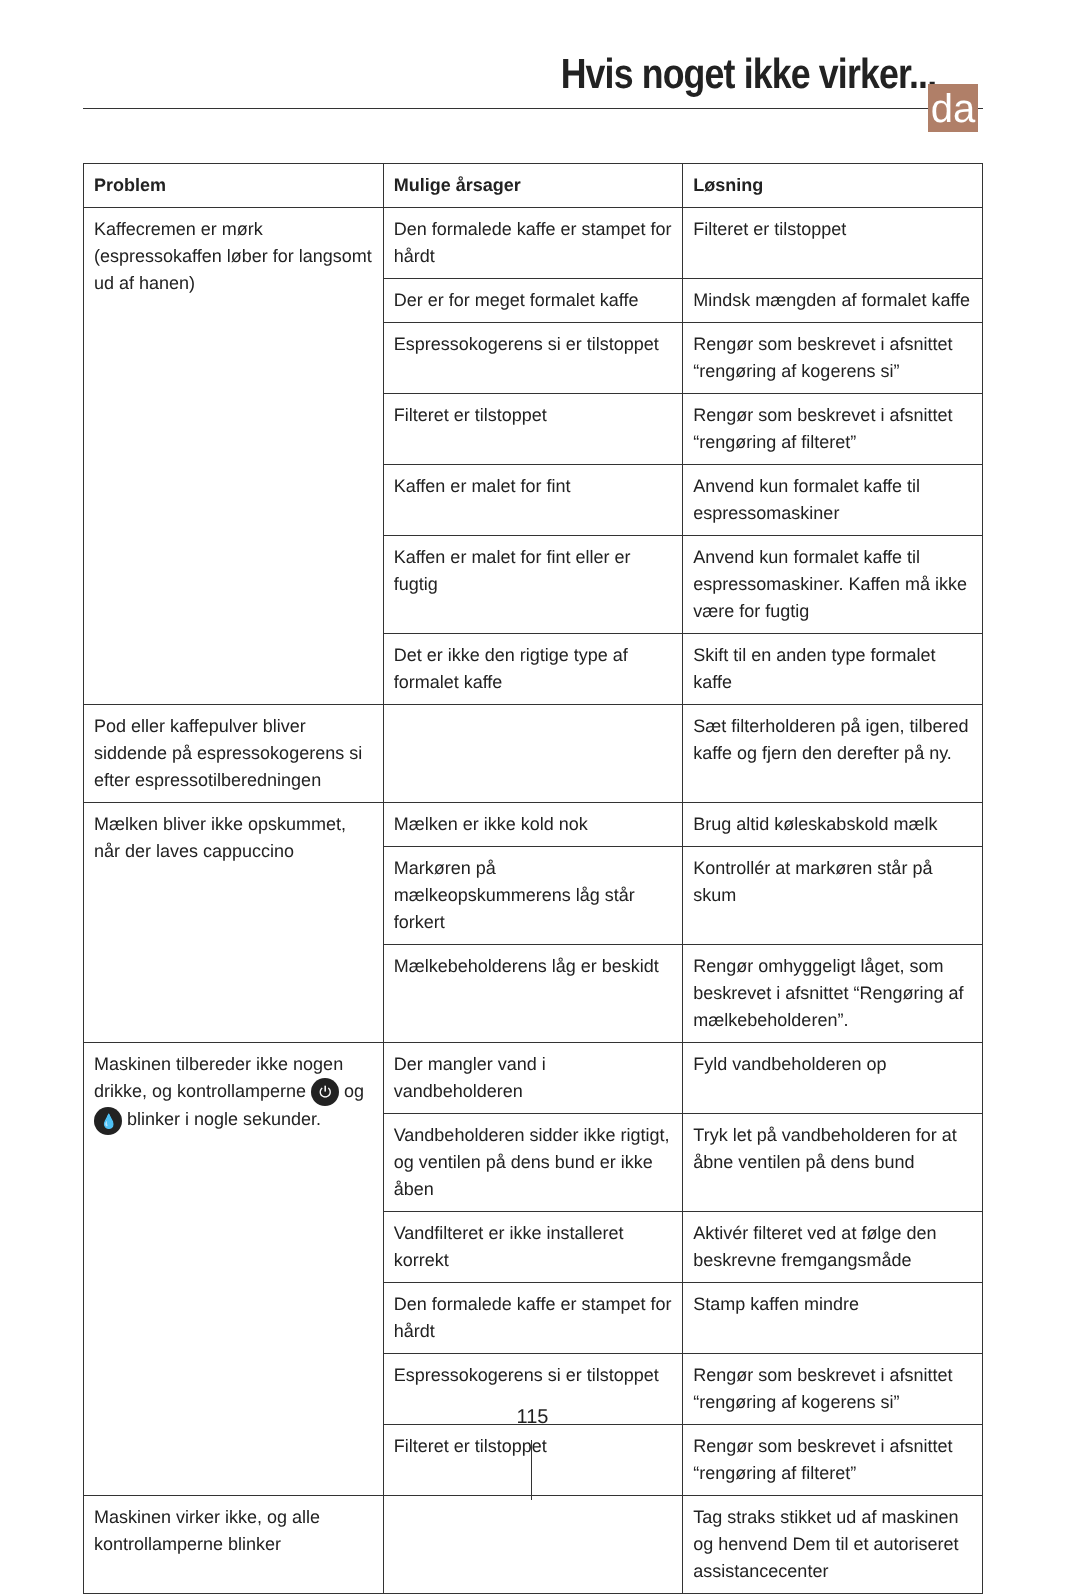Hvis noget ikke virker...
da
| Problem | Mulige årsager | Løsning |
| --- | --- | --- |
| Kaffecremen er mørk (espressokaffen løber for langsomt ud af hanen) | Den formalede kaffe er stampet for hårdt | Filteret er tilstoppet |
| | Der er for meget formalet kaffe | Mindsk mængden af formalet kaffe |
| | Espressokogerens si er tilstoppet | Rengør som beskrevet i afsnittet “rengøring af kogerens si” |
| | Filteret er tilstoppet | Rengør som beskrevet i afsnittet “rengøring af filteret” |
| | Kaffen er malet for fint | Anvend kun formalet kaffe til espressomaskiner |
| | Kaffen er malet for fint eller er fugtig | Anvend kun formalet kaffe til espressomaskiner. Kaffen må ikke være for fugtig |
| | Det er ikke den rigtige type af formalet kaffe | Skift til en anden type formalet kaffe |
| Pod eller kaffepulver bliver siddende på espressokogerens si efter espressotilberedningen | | Sæt filterholderen på igen, tilbered kaffe og fjern den derefter på ny. |
| Mælken bliver ikke opskummet, når der laves cappuccino | Mælken er ikke kold nok | Brug altid køleskabskold mælk |
| | Markøren på mælkeopskummerens låg står forkert | Kontrollér at markøren står på skum |
| | Mælkebeholderens låg er beskidt | Rengør omhyggeligt låget, som beskrevet i afsnittet “Rengøring af mælkebeholderen”. |
| Maskinen tilbereder ikke nogen drikke, og kontrollamperne ⏻ og 💧 blinker i nogle sekunder. | Der mangler vand i vandbeholderen | Fyld vandbeholderen op |
| | Vandbeholderen sidder ikke rigtigt, og ventilen på dens bund er ikke åben | Tryk let på vandbeholderen for at åbne ventilen på dens bund |
| | Vandfilteret er ikke installeret korrekt | Aktivér filteret ved at følge den beskrevne fremgangsmåde |
| | Den formalede kaffe er stampet for hårdt | Stamp kaffen mindre |
| | Espressokogerens si er tilstoppet | Rengør som beskrevet i afsnittet “rengøring af kogerens si” |
| | Filteret er tilstoppet | Rengør som beskrevet i afsnittet “rengøring af filteret” |
| Maskinen virker ikke, og alle kontrollamperne blinker | | Tag straks stikket ud af maskinen og henvend Dem til et autoriseret assistancecenter |
115